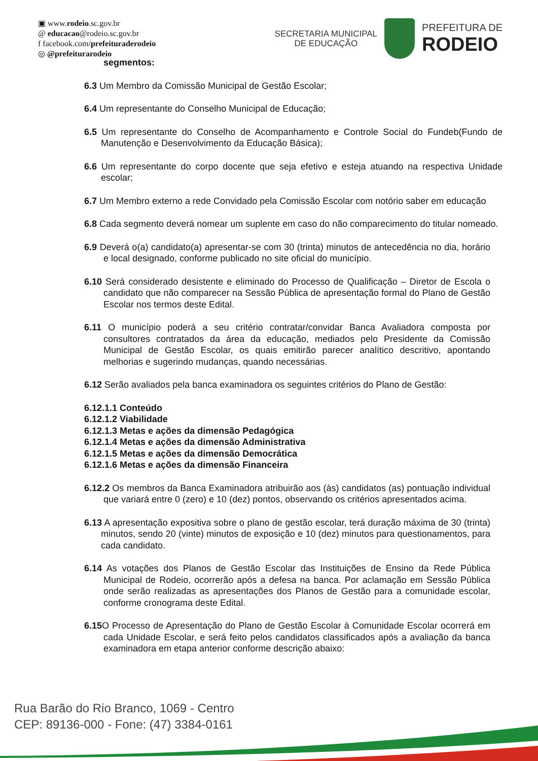▣ www.rodeio.sc.gov.br
@ educacao@rodeio.sc.gov.br
f facebook.com/prefeituraderodeio
◎ @prefeiturarodeio
SECRETARIA MUNICIPAL
DE EDUCAÇÃO
PREFEITURA DE
RODEIO
segmentos:
6.3 Um Membro da Comissão Municipal de Gestão Escolar;
6.4 Um representante do Conselho Municipal de Educação;
6.5 Um representante do Conselho de Acompanhamento e Controle Social do Fundeb(Fundo de Manutenção e Desenvolvimento da Educação Básica);
6.6 Um representante do corpo docente que seja efetivo e esteja atuando na respectiva Unidade escolar;
6.7 Um Membro externo a rede Convidado pela Comissão Escolar com notório saber em educação
6.8 Cada segmento deverá nomear um suplente em caso do não comparecimento do titular nomeado.
6.9 Deverá o(a) candidato(a) apresentar-se com 30 (trinta) minutos de antecedência no dia, horário e local designado, conforme publicado no site oficial do município.
6.10 Será considerado desistente e eliminado do Processo de Qualificação – Diretor de Escola o candidato que não comparecer na Sessão Pública de apresentação formal do Plano de Gestão Escolar nos termos deste Edital.
6.11 O município poderá a seu critério contratar/convidar Banca Avaliadora composta por consultores contratados da área da educação, mediados pelo Presidente da Comissão Municipal de Gestão Escolar, os quais emitirão parecer analítico descritivo, apontando melhorias e sugerindo mudanças, quando necessárias.
6.12 Serão avaliados pela banca examinadora os seguintes critérios do Plano de Gestão:
6.12.1.1 Conteúdo
6.12.1.2 Viabilidade
6.12.1.3 Metas e ações da dimensão Pedagógica
6.12.1.4 Metas e ações da dimensão Administrativa
6.12.1.5 Metas e ações da dimensão Democrática
6.12.1.6 Metas e ações da dimensão Financeira
6.12.2 Os membros da Banca Examinadora atribuirão aos (às) candidatos (as) pontuação individual que variará entre 0 (zero) e 10 (dez) pontos, observando os critérios apresentados acima.
6.13 A apresentação expositiva sobre o plano de gestão escolar, terá duração máxima de 30 (trinta) minutos, sendo 20 (vinte) minutos de exposição e 10 (dez) minutos para questionamentos, para cada candidato.
6.14 As votações dos Planos de Gestão Escolar das Instituições de Ensino da Rede Pública Municipal de Rodeio, ocorrerão após a defesa na banca. Por aclamação em Sessão Pública onde serão realizadas as apresentações dos Planos de Gestão para a comunidade escolar, conforme cronograma deste Edital.
6.15 O Processo de Apresentação do Plano de Gestão Escolar à Comunidade Escolar ocorrerá em cada Unidade Escolar, e será feito pelos candidatos classificados após a avaliação da banca examinadora em etapa anterior conforme descrição abaixo:
Rua Barão do Rio Branco, 1069 - Centro
CEP: 89136-000 - Fone: (47) 3384-0161